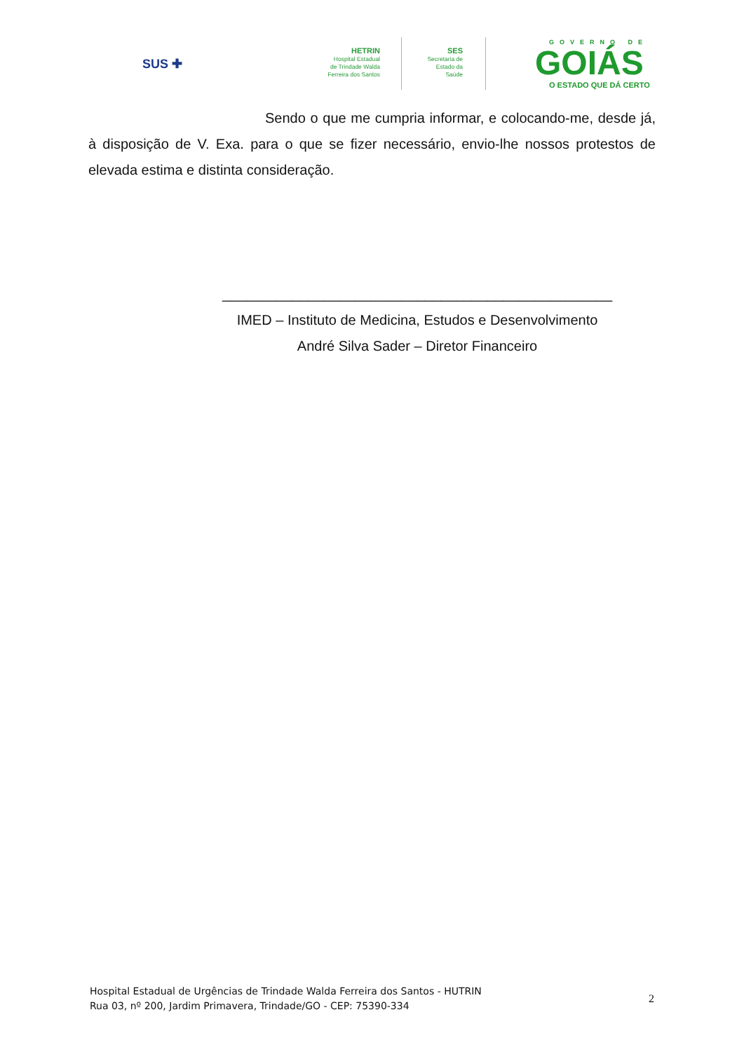SUS ✚
HETRIN
Hospital Estadual
de Trindade Walda
Ferreira dos Santos
SES
Secretaria de
Estado da
Saúde
GOVERNO DE
GOIÁS
O ESTADO QUE DÁ CERTO
Sendo o que me cumpria informar, e colocando-me, desde já, à disposição de V. Exa. para o que se fizer necessário, envio-lhe nossos protestos de elevada estima e distinta consideração.
__________________________________________________
IMED – Instituto de Medicina, Estudos e Desenvolvimento
André Silva Sader – Diretor Financeiro
Hospital Estadual de Urgências de Trindade Walda Ferreira dos Santos - HUTRIN
Rua 03, nº 200, Jardim Primavera, Trindade/GO - CEP: 75390-334
2